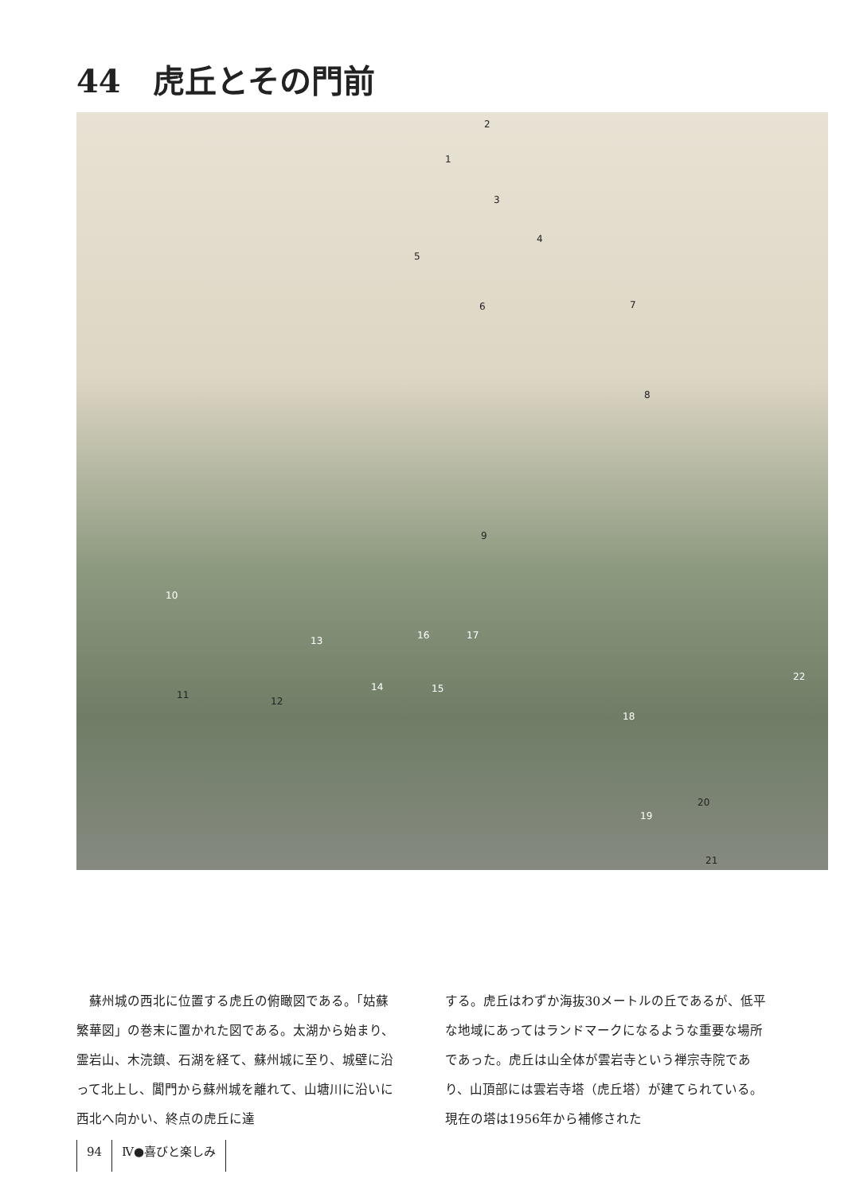44　虎丘とその門前
2
1
3
4
5
6 7
8
9
10
11
12
13
14 15
16 17
18
19
20
21
22
　蘇州城の西北に位置する虎丘の俯瞰図である。「姑蘇繁華図」の巻末に置かれた図である。太湖から始まり、霊岩山、木涜鎮、石湖を経て、蘇州城に至り、城壁に沿って北上し、閶門から蘇州城を離れて、山塘川に沿いに西北へ向かい、終点の虎丘に達
する。虎丘はわずか海抜30メートルの丘であるが、低平な地域にあってはランドマークになるような重要な場所であった。虎丘は山全体が雲岩寺という禅宗寺院であり、山頂部には雲岩寺塔（虎丘塔）が建てられている。現在の塔は1956年から補修された
94 Ⅳ●喜びと楽しみ